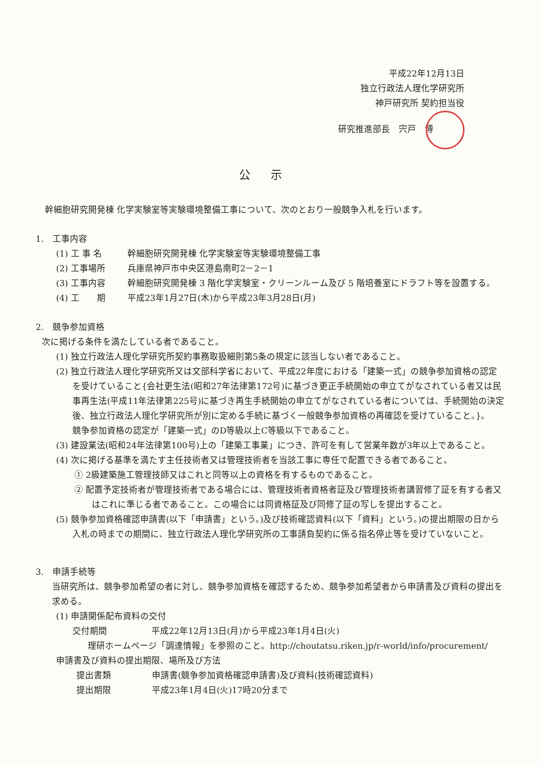平成22年12月13日
独立行政法人理化学研究所
神戸研究所 契約担当役
研究推進部長　宍戸　博
公示
幹細胞研究開発棟 化学実験室等実験環境整備工事について、次のとおり一般競争入札を行います。
1.　工事内容
(1) 工 事 名 幹細胞研究開発棟 化学実験室等実験環境整備工事
(2) 工事場所 兵庫県神戸市中央区港島南町2－2－1
(3) 工事内容 幹細胞研究開発棟 3 階化学実験室・クリーンルーム及び 5 階培養室にドラフト等を設置する。
(4) 工　　期 平成23年1月27日(木)から平成23年3月28日(月)
2.　競争参加資格
次に掲げる条件を満たしている者であること。
(1) 独立行政法人理化学研究所契約事務取扱細則第5条の規定に該当しない者であること。
(2) 独立行政法人理化学研究所又は文部科学省において、平成22年度における「建築一式」の競争参加資格の認定を受けていること{会社更生法(昭和27年法律第172号)に基づき更正手続開始の申立てがなされている者又は民事再生法(平成11年法律第225号)に基づき再生手続開始の申立てがなされている者については、手続開始の決定後、独立行政法人理化学研究所が別に定める手続に基づく一般競争参加資格の再確認を受けていること。}。
競争参加資格の認定が「建築一式」のD等級以上C等級以下であること。
(3) 建設業法(昭和24年法律第100号)上の「建築工事業」につき、許可を有して営業年数が3年以上であること。
(4) 次に掲げる基準を満たす主任技術者又は管理技術者を当該工事に専任で配置できる者であること。
① 2級建築施工管理技師又はこれと同等以上の資格を有するものであること。
② 配置予定技術者が管理技術者である場合には、管理技術者資格者証及び管理技術者講習修了証を有する者又はこれに準じる者であること。この場合には同資格証及び同修了証の写しを提出すること。
(5) 競争参加資格確認申請書(以下「申請書」という。)及び技術確認資料(以下「資料」という。)の提出期限の日から入札の時までの期間に、独立行政法人理化学研究所の工事請負契約に係る指名停止等を受けていないこと。
3.　申請手続等
当研究所は、競争参加希望の者に対し、競争参加資格を確認するため、競争参加希望者から申請書及び資料の提出を求める。
(1) 申請関係配布資料の交付
交付期間 平成22年12月13日(月)から平成23年1月4日(火)
理研ホームページ「調達情報」を参照のこと。http://choutatsu.riken.jp/r-world/info/procurement/
申請書及び資料の提出期限、場所及び方法
提出書類 申請書(競争参加資格確認申請書)及び資料(技術確認資料)
提出期限 平成23年1月4日(火)17時20分まで